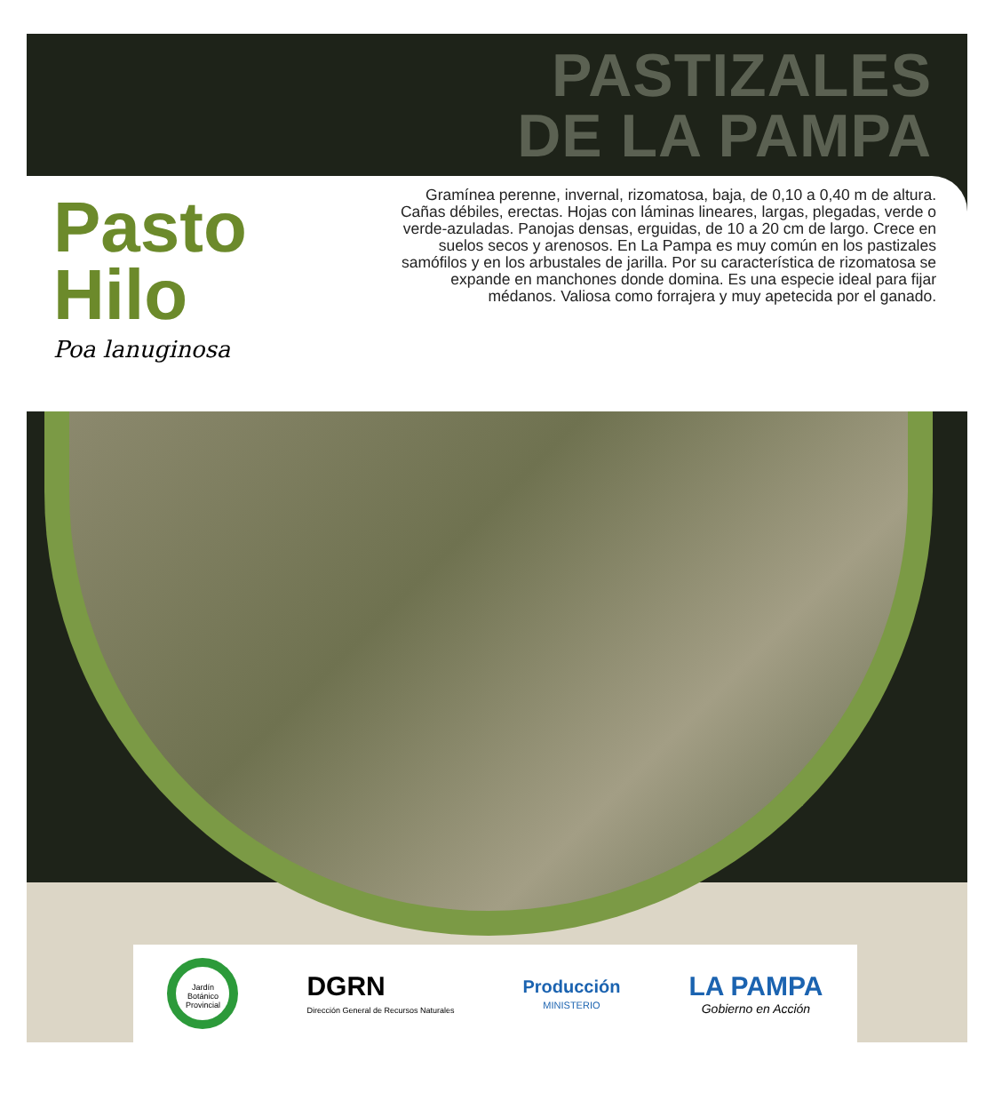PASTIZALES
DE LA PAMPA
Pasto
Hilo
Poa lanuginosa
Gramínea perenne, invernal, rizomatosa, baja, de 0,10 a 0,40 m de altura. Cañas débiles, erectas. Hojas con láminas lineares, largas, plegadas, verde o verde-azuladas. Panojas densas, erguidas, de 10 a 20 cm de largo. Crece en suelos secos y arenosos. En La Pampa es muy común en los pastizales samófilos y en los arbustales de jarilla. Por su característica de rizomatosa se expande en manchones donde domina. Es una especie ideal para fijar médanos. Valiosa como forrajera y muy apetecida por el ganado.
Jardín Botánico Provincial
DGRN
Dirección General de Recursos Naturales
Producción
MINISTERIO
LA PAMPA
Gobierno en Acción